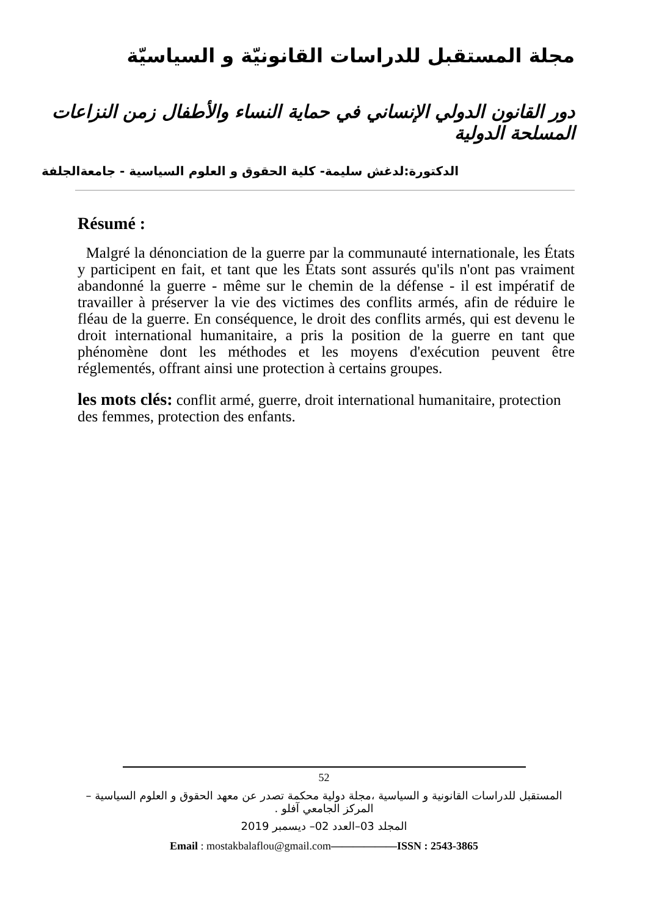مجلة المستقبل للدراسات القانونيّة و السياسيّة
دور القانون الدولي الإنساني في حماية النساء والأطفال زمن النزاعات المسلحة الدولية
الدكتورة:لدغش سليمة- كلية الحقوق و العلوم السياسية - جامعةالجلفة
Résumé :
Malgré la dénonciation de la guerre par la communauté internationale, les États y participent en fait, et tant que les États sont assurés qu'ils n'ont pas vraiment abandonné la guerre - même sur le chemin de la défense - il est impératif de travailler à préserver la vie des victimes des conflits armés, afin de réduire le fléau de la guerre. En conséquence, le droit des conflits armés, qui est devenu le droit international humanitaire, a pris la position de la guerre en tant que phénomène dont les méthodes et les moyens d'exécution peuvent être réglementés, offrant ainsi une protection à certains groupes.
les mots clés: conflit armé, guerre, droit international humanitaire, protection des femmes, protection des enfants.
52
المستقبل للدراسات القانونية و السياسية ،مجلة دولية محكمة تصدر عن معهد الحقوق و العلوم السياسية –المركز الجامعي آفلو .
المجلد 03–العدد 02– ديسمبر 2019
Email : mostakbalaflou@gmail.com——————ISSN : 2543-3865